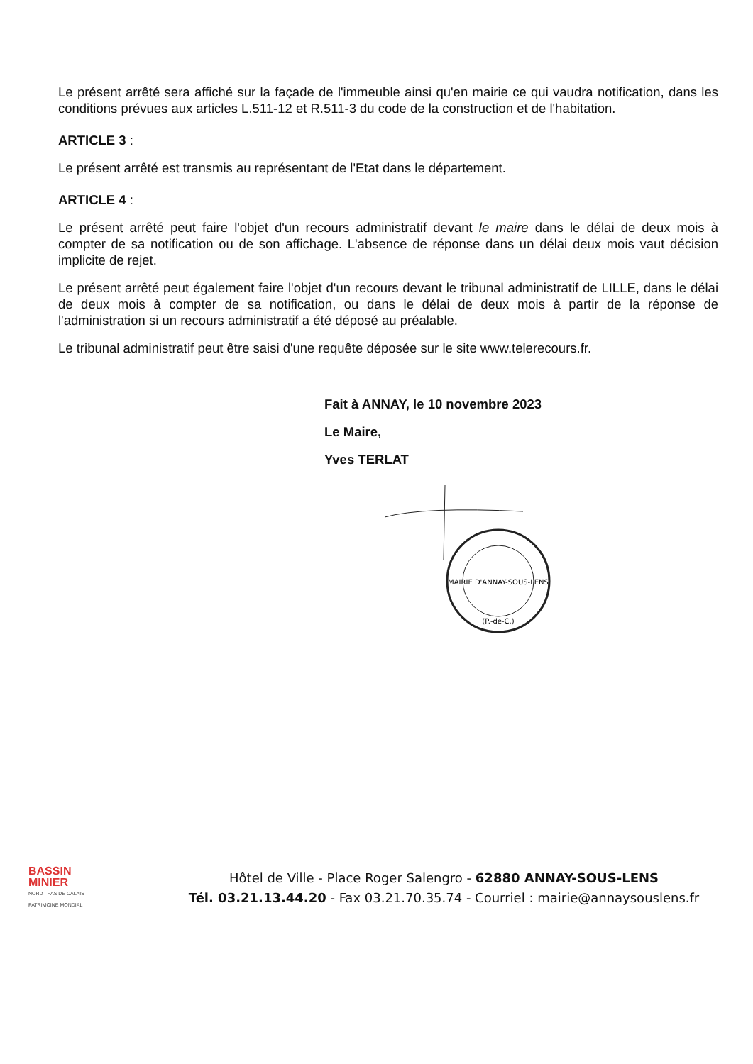Le présent arrêté sera affiché sur la façade de l'immeuble ainsi qu'en mairie ce qui vaudra notification, dans les conditions prévues aux articles L.511-12 et R.511-3 du code de la construction et de l'habitation.
ARTICLE 3 :
Le présent arrêté est transmis au représentant de l'Etat dans le département.
ARTICLE 4 :
Le présent arrêté peut faire l'objet d'un recours administratif devant le maire dans le délai de deux mois à compter de sa notification ou de son affichage. L'absence de réponse dans un délai deux mois vaut décision implicite de rejet.
Le présent arrêté peut également faire l'objet d'un recours devant le tribunal administratif de LILLE, dans le délai de deux mois à compter de sa notification, ou dans le délai de deux mois à partir de la réponse de l'administration si un recours administratif a été déposé au préalable.
Le tribunal administratif peut être saisi d'une requête déposée sur le site www.telerecours.fr.
Fait à ANNAY, le 10 novembre 2023
Le Maire,
Yves TERLAT
MAIRIE D'ANNAY-SOUS-LENS
(P.-de-C.)
BASSIN
MINIER
NORD · PAS DE CALAIS
PATRIMOINE MONDIAL
Hôtel de Ville - Place Roger Salengro - 62880 ANNAY-SOUS-LENS
Tél. 03.21.13.44.20 - Fax 03.21.70.35.74 - Courriel : mairie@annaysouslens.fr